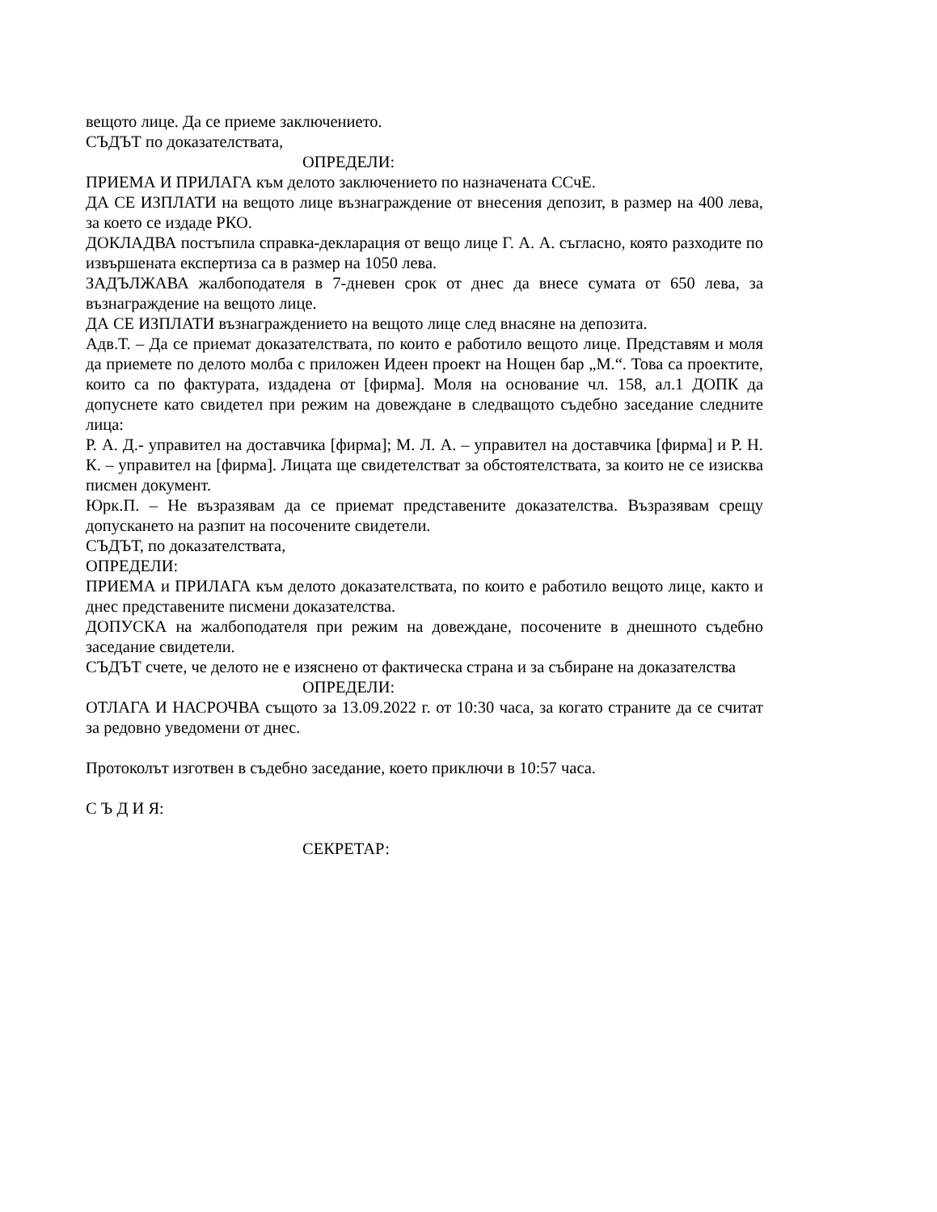вещото лице. Да се приеме заключението.
СЪДЪТ по доказателствата,
ОПРЕДЕЛИ:
ПРИЕМА И ПРИЛАГА към делото заключението по назначената ССчЕ.
ДА СЕ ИЗПЛАТИ на вещото лице възнаграждение от внесения депозит, в размер на 400 лева, за което се издаде РКО.
ДОКЛАДВА постъпила справка-декларация от вещо лице Г. А. А. съгласно, която разходите по извършената експертиза са в размер на 1050 лева.
ЗАДЪЛЖАВА жалбоподателя в 7-дневен срок от днес да внесе сумата от 650 лева, за възнаграждение на вещото лице.
ДА СЕ ИЗПЛАТИ възнаграждението на вещото лице след внасяне на депозита.
Адв.Т. – Да се приемат доказателствата, по които е работило вещото лице. Представям и моля да приемете по делото молба с приложен Идеен проект на Нощен бар „М.“. Това са проектите, които са по фактурата, издадена от [фирма]. Моля на основание чл. 158, ал.1 ДОПК да допуснете като свидетел при режим на довеждане в следващото съдебно заседание следните лица:
Р. А. Д.- управител на доставчика [фирма]; М. Л. А. – управител на доставчика [фирма] и Р. Н. К. – управител на [фирма]. Лицата ще свидетелстват за обстоятелствата, за които не се изисква писмен документ.
Юрк.П. – Не възразявам да се приемат представените доказателства. Възразявам срещу допускането на разпит на посочените свидетели.
СЪДЪТ, по доказателствата,
ОПРЕДЕЛИ:
ПРИЕМА и ПРИЛАГА към делото доказателствата, по които е работило вещото лице, както и днес представените писмени доказателства.
ДОПУСКА на жалбоподателя при режим на довеждане, посочените в днешното съдебно заседание свидетели.
СЪДЪТ счете, че делото не е изяснено от фактическа страна и за събиране на доказателства
ОПРЕДЕЛИ:
ОТЛАГА И НАСРОЧВА същото за 13.09.2022 г. от 10:30 часа, за когато страните да се считат за редовно уведомени от днес.
Протоколът изготвен в съдебно заседание, което приключи в 10:57 часа.
С Ъ Д И Я:
СЕКРЕТАР: